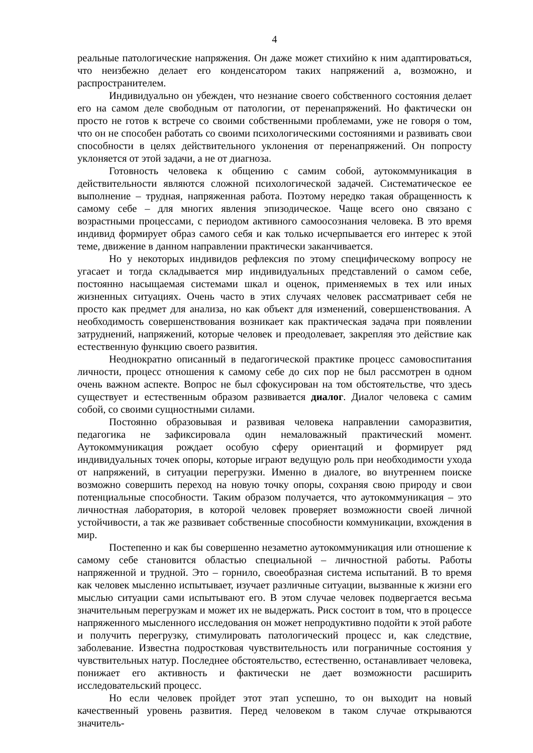4
реальные патологические напряжения. Он даже может стихийно к ним адаптироваться, что неизбежно делает его конденсатором таких напряжений а, возможно, и распространителем.
Индивидуально он убежден, что незнание своего собственного состояния делает его на самом деле свободным от патологии, от перенапряжений. Но фактически он просто не готов к встрече со своими собственными проблемами, уже не говоря о том, что он не способен работать со своими психологическими состояниями и развивать свои способности в целях действительного уклонения от перенапряжений. Он попросту уклоняется от этой задачи, а не от диагноза.
Готовность человека к общению с самим собой, аутокоммуникация в действительности являются сложной психологической задачей. Систематическое ее выполнение – трудная, напряженная работа. Поэтому нередко такая обращенность к самому себе – для многих явления эпизодическое. Чаще всего оно связано с возрастными процессами, с периодом активного самоосознания человека. В это время индивид формирует образ самого себя и как только исчерпывается его интерес к этой теме, движение в данном направлении практически заканчивается.
Но у некоторых индивидов рефлексия по этому специфическому вопросу не угасает и тогда складывается мир индивидуальных представлений о самом себе, постоянно насыщаемая системами шкал и оценок, применяемых в тех или иных жизненных ситуациях. Очень часто в этих случаях человек рассматривает себя не просто как предмет для анализа, но как объект для изменений, совершенствования. А необходимость совершенствования возникает как практическая задача при появлении затруднений, напряжений, которые человек и преодолевает, закрепляя это действие как естественную функцию своего развития.
Неоднократно описанный в педагогической практике процесс самовоспитания личности, процесс отношения к самому себе до сих пор не был рассмотрен в одном очень важном аспекте. Вопрос не был сфокусирован на том обстоятельстве, что здесь существует и естественным образом развивается диалог. Диалог человека с самим собой, со своими сущностными силами.
Постоянно образовывая и развивая человека направлении саморазвития, педагогика не зафиксировала один немаловажный практический момент. Аутокоммуникация рождает особую сферу ориентаций и формирует ряд индивидуальных точек опоры, которые играют ведущую роль при необходимости ухода от напряжений, в ситуации перегрузки. Именно в диалоге, во внутреннем поиске возможно совершить переход на новую точку опоры, сохраняя свою природу и свои потенциальные способности. Таким образом получается, что аутокоммуникация – это личностная лаборатория, в которой человек проверяет возможности своей личной устойчивости, а так же развивает собственные способности коммуникации, вхождения в мир.
Постепенно и как бы совершенно незаметно аутокоммуникация или отношение к самому себе становится областью специальной – личностной работы. Работы напряженной и трудной. Это – горнило, своеобразная система испытаний. В то время как человек мысленно испытывает, изучает различные ситуации, вызванные к жизни его мыслью ситуации сами испытывают его. В этом случае человек подвергается весьма значительным перегрузкам и может их не выдержать. Риск состоит в том, что в процессе напряженного мысленного исследования он может непродуктивно подойти к этой работе и получить перегрузку, стимулировать патологический процесс и, как следствие, заболевание. Известна подростковая чувствительность или пограничные состояния у чувствительных натур. Последнее обстоятельство, естественно, останавливает человека, понижает его активность и фактически не дает возможности расширить исследовательский процесс.
Но если человек пройдет этот этап успешно, то он выходит на новый качественный уровень развития. Перед человеком в таком случае открываются значитель-